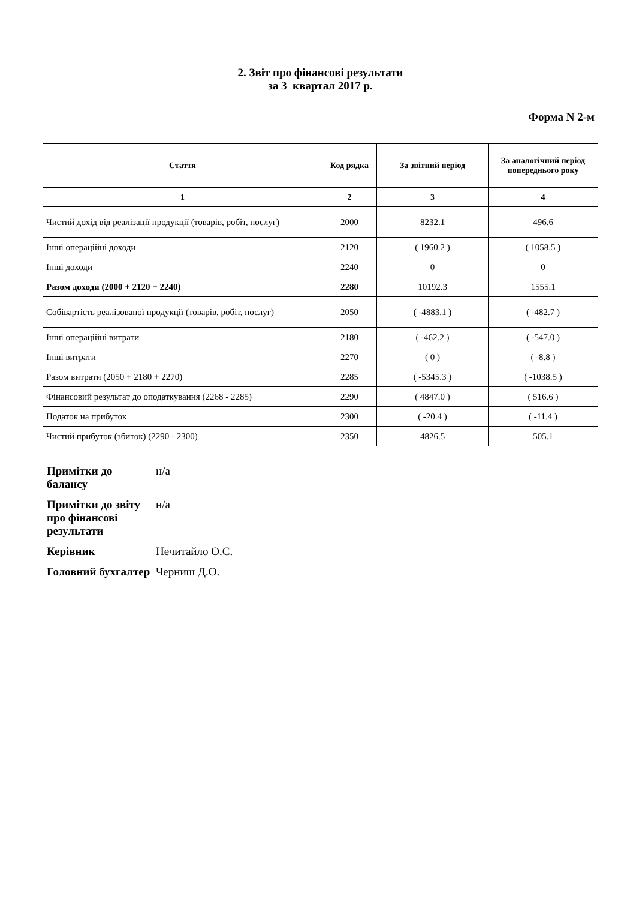2. Звіт про фінансові результати
за 3 квартал 2017 р.
Форма N 2-м
| Стаття | Код рядка | За звітний період | За аналогічний період попереднього року |
| --- | --- | --- | --- |
| 1 | 2 | 3 | 4 |
| Чистий дохід від реалізації продукції (товарів, робіт, послуг) | 2000 | 8232.1 | 496.6 |
| Інші операційні доходи | 2120 | ( 1960.2 ) | ( 1058.5 ) |
| Інші доходи | 2240 | 0 | 0 |
| Разом доходи (2000 + 2120 + 2240) | 2280 | 10192.3 | 1555.1 |
| Собівартість реалізованої продукції (товарів, робіт, послуг) | 2050 | ( -4883.1 ) | ( -482.7 ) |
| Інші операційні витрати | 2180 | ( -462.2 ) | ( -547.0 ) |
| Інші витрати | 2270 | ( 0 ) | ( -8.8 ) |
| Разом витрати (2050 + 2180 + 2270) | 2285 | ( -5345.3 ) | ( -1038.5 ) |
| Фінансовий результат до оподаткування (2268 - 2285) | 2290 | ( 4847.0 ) | ( 516.6 ) |
| Податок на прибуток | 2300 | ( -20.4 ) | ( -11.4 ) |
| Чистий прибуток (збиток) (2290 - 2300) | 2350 | 4826.5 | 505.1 |
| Примітки до балансу | н/а |
| Примітки до звіту про фінансові результати | н/а |
| Керівник | Нечитайло О.С. |
| Головний бухгалтер | Черниш Д.О. |